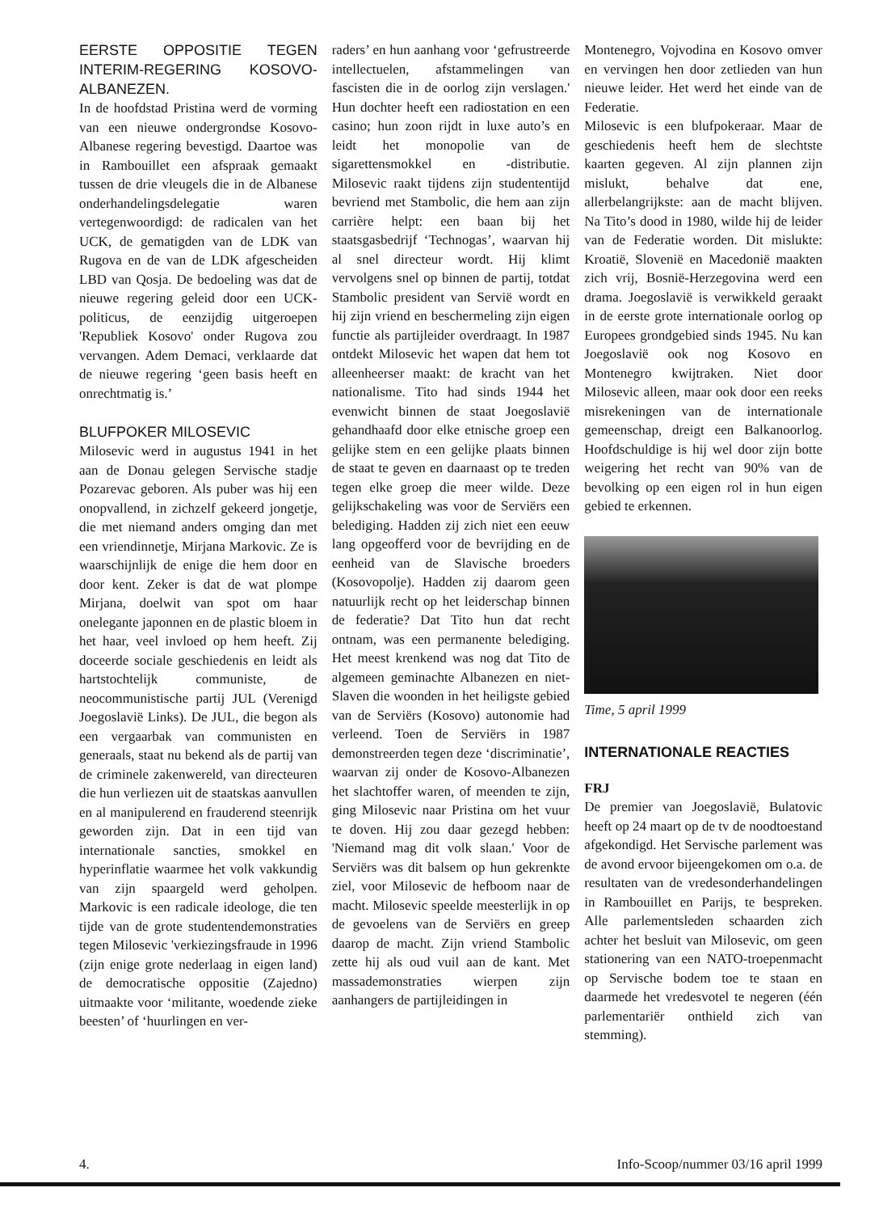EERSTE OPPOSITIE TEGEN INTERIM-REGERING KOSOVO-ALBANEZEN.
In de hoofdstad Pristina werd de vorming van een nieuwe ondergrondse Kosovo-Albanese regering bevestigd. Daartoe was in Rambouillet een afspraak gemaakt tussen de drie vleugels die in de Albanese onderhandelingsdelegatie waren vertegenwoordigd: de radicalen van het UCK, de gematigden van de LDK van Rugova en de van de LDK afgescheiden LBD van Qosja. De bedoeling was dat de nieuwe regering geleid door een UCK-politicus, de eenzijdig uitgeroepen 'Republiek Kosovo' onder Rugova zou vervangen. Adem Demaci, verklaarde dat de nieuwe regering ‘geen basis heeft en onrechtmatig is.’
BLUFPOKER MILOSEVIC
Milosevic werd in augustus 1941 in het aan de Donau gelegen Servische stadje Pozarevac geboren. Als puber was hij een onopvallend, in zichzelf gekeerd jongetje, die met niemand anders omging dan met een vriendinnetje, Mirjana Markovic. Ze is waarschijnlijk de enige die hem door en door kent. Zeker is dat de wat plompe Mirjana, doelwit van spot om haar onelegante japonnen en de plastic bloem in het haar, veel invloed op hem heeft. Zij doceerde sociale geschiedenis en leidt als hartstochtelijk communiste, de neocommunistische partij JUL (Verenigd Joegoslavië Links). De JUL, die begon als een vergaarbak van communisten en generaals, staat nu bekend als de partij van de criminele zakenwereld, van directeuren die hun verliezen uit de staatskas aanvullen en al manipulerend en frauderend steenrijk geworden zijn. Dat in een tijd van internationale sancties, smokkel en hyperinflatie waarmee het volk vakkundig van zijn spaargeld werd geholpen. Markovic is een radicale ideologe, die ten tijde van de grote studentendemonstraties tegen Milosevic 'verkiezingsfraude in 1996 (zijn enige grote nederlaag in eigen land) de democratische oppositie (Zajedno) uitmaakte voor ‘militante, woedende zieke beesten’ of ‘huurlingen en ver-
raders’ en hun aanhang voor ‘gefrustreerde intellectuelen, afstammelingen van fascisten die in de oorlog zijn verslagen.' Hun dochter heeft een radiostation en een casino; hun zoon rijdt in luxe auto’s en leidt het monopolie van de sigarettensmokkel en -distributie. Milosevic raakt tijdens zijn studententijd bevriend met Stambolic, die hem aan zijn carrière helpt: een baan bij het staatsgasbedrijf ‘Technogas’, waarvan hij al snel directeur wordt. Hij klimt vervolgens snel op binnen de partij, totdat Stambolic president van Servië wordt en hij zijn vriend en beschermeling zijn eigen functie als partijleider overdraagt. In 1987 ontdekt Milosevic het wapen dat hem tot alleenheerser maakt: de kracht van het nationalisme. Tito had sinds 1944 het evenwicht binnen de staat Joegoslavië gehandhaafd door elke etnische groep een gelijke stem en een gelijke plaats binnen de staat te geven en daarnaast op te treden tegen elke groep die meer wilde. Deze gelijkschakeling was voor de Serviërs een belediging. Hadden zij zich niet een eeuw lang opgeofferd voor de bevrijding en de eenheid van de Slavische broeders (Kosovopolje). Hadden zij daarom geen natuurlijk recht op het leiderschap binnen de federatie? Dat Tito hun dat recht ontnam, was een permanente belediging. Het meest krenkend was nog dat Tito de algemeen geminachte Albanezen en niet-Slaven die woonden in het heiligste gebied van de Serviërs (Kosovo) autonomie had verleend. Toen de Serviërs in 1987 demonstreerden tegen deze ‘discriminatie’, waarvan zij onder de Kosovo-Albanezen het slachtoffer waren, of meenden te zijn, ging Milosevic naar Pristina om het vuur te doven. Hij zou daar gezegd hebben: 'Niemand mag dit volk slaan.' Voor de Serviërs was dit balsem op hun gekrenkte ziel, voor Milosevic de hefboom naar de macht. Milosevic speelde meesterlijk in op de gevoelens van de Serviërs en greep daarop de macht. Zijn vriend Stambolic zette hij als oud vuil aan de kant. Met massademonstraties wierpen zijn aanhangers de partijleidingen in
Montenegro, Vojvodina en Kosovo omver en vervingen hen door zetlieden van hun nieuwe leider. Het werd het einde van de Federatie.
Milosevic is een blufpokeraar. Maar de geschiedenis heeft hem de slechtste kaarten gegeven. Al zijn plannen zijn mislukt, behalve dat ene, allerbelangrijkste: aan de macht blijven. Na Tito’s dood in 1980, wilde hij de leider van de Federatie worden. Dit mislukte: Kroatië, Slovenië en Macedonië maakten zich vrij, Bosnië-Herzegovina werd een drama. Joegoslavië is verwikkeld geraakt in de eerste grote internationale oorlog op Europees grondgebied sinds 1945. Nu kan Joegoslavië ook nog Kosovo en Montenegro kwijtraken. Niet door Milosevic alleen, maar ook door een reeks misrekeningen van de internationale gemeenschap, dreigt een Balkanoorlog. Hoofdschuldige is hij wel door zijn botte weigering het recht van 90% van de bevolking op een eigen rol in hun eigen gebied te erkennen.
Time, 5 april 1999
INTERNATIONALE REACTIES
FRJ
De premier van Joegoslavië, Bulatovic heeft op 24 maart op de tv de noodtoestand afgekondigd. Het Servische parlement was de avond ervoor bijeengekomen om o.a. de resultaten van de vredesonderhandelingen in Rambouillet en Parijs, te bespreken. Alle parlementsleden schaarden zich achter het besluit van Milosevic, om geen stationering van een NATO-troepenmacht op Servische bodem toe te staan en daarmede het vredesvotel te negeren (één parlementariër onthield zich van stemming).
4. Info-Scoop/nummer 03/16 april 1999